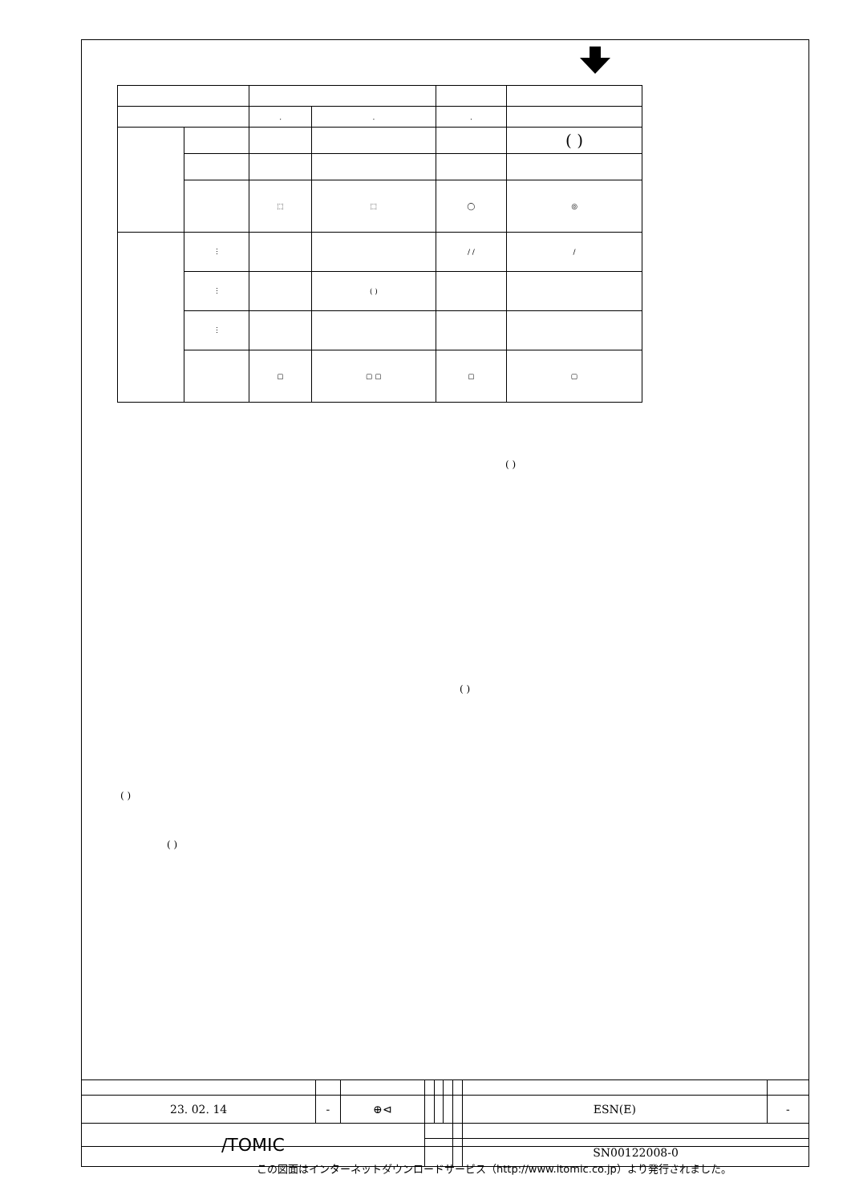| | | . | . | . | |
| | | | | | ( ) |
| | | ⬚ | ⬚ | ◯ | ◎ |
| | ⋮ | | | / / | / |
| | ⋮ | | ( ) | | |
| | ⋮ | | | | |
| | | ▢ | ▢ ▢ | ▢ | ▢ |
( )
( )
( )
( )
| 23. 02. 14 | - | ⊕⊲ | | | | | ESN(E) | - |
| /TOMIC | | | | | | | | |
| | | | | | | | SN00122008-0 | |
この図面はインターネットダウンロードサービス（http://www.itomic.co.jp）より発行されました。